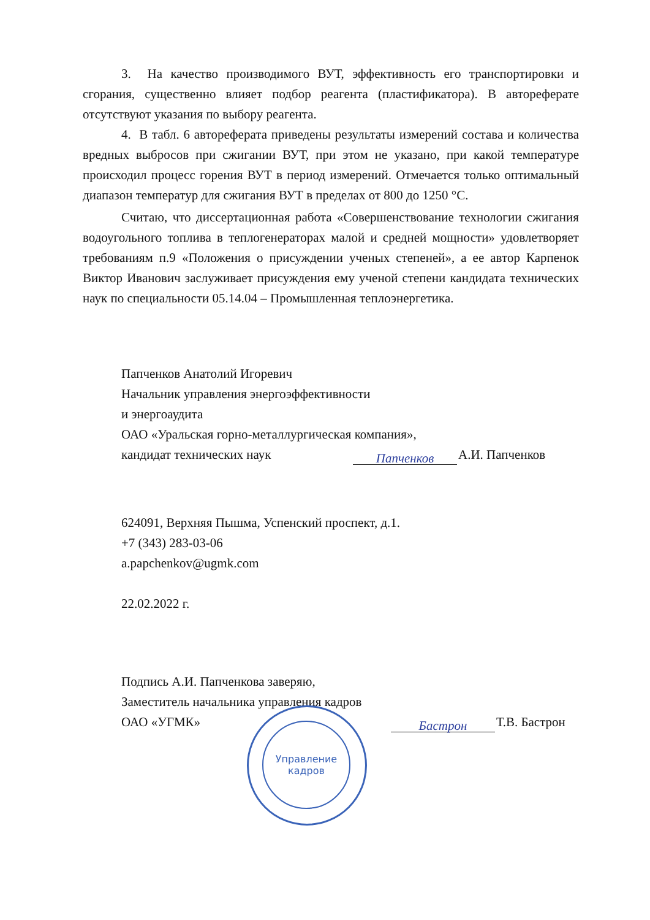3. На качество производимого ВУТ, эффективность его транспортировки и сгорания, существенно влияет подбор реагента (пластификатора). В автореферате отсутствуют указания по выбору реагента.
4. В табл. 6 автореферата приведены результаты измерений состава и количества вредных выбросов при сжигании ВУТ, при этом не указано, при какой температуре происходил процесс горения ВУТ в период измерений. Отмечается только оптимальный диапазон температур для сжигания ВУТ в пределах от 800 до 1250 °С.
Считаю, что диссертационная работа «Совершенствование технологии сжигания водоугольного топлива в теплогенераторах малой и средней мощности» удовлетворяет требованиям п.9 «Положения о присуждении ученых степеней», а ее автор Карпенок Виктор Иванович заслуживает присуждения ему ученой степени кандидата технических наук по специальности 05.14.04 – Промышленная теплоэнергетика.
Папченков Анатолий Игоревич
Начальник управления энергоэффективности
и энергоаудита
ОАО «Уральская горно-металлургическая компания»,
кандидат технических наук Папченков А.И. Папченков
624091, Верхняя Пышма, Успенский проспект, д.1.
+7 (343) 283-03-06
a.papchenkov@ugmk.com
22.02.2022 г.
Подпись А.И. Папченкова заверяю,
Заместитель начальника управления кадров
ОАО «УГМК» Бастрон Т.В. Бастрон
Управление
кадров